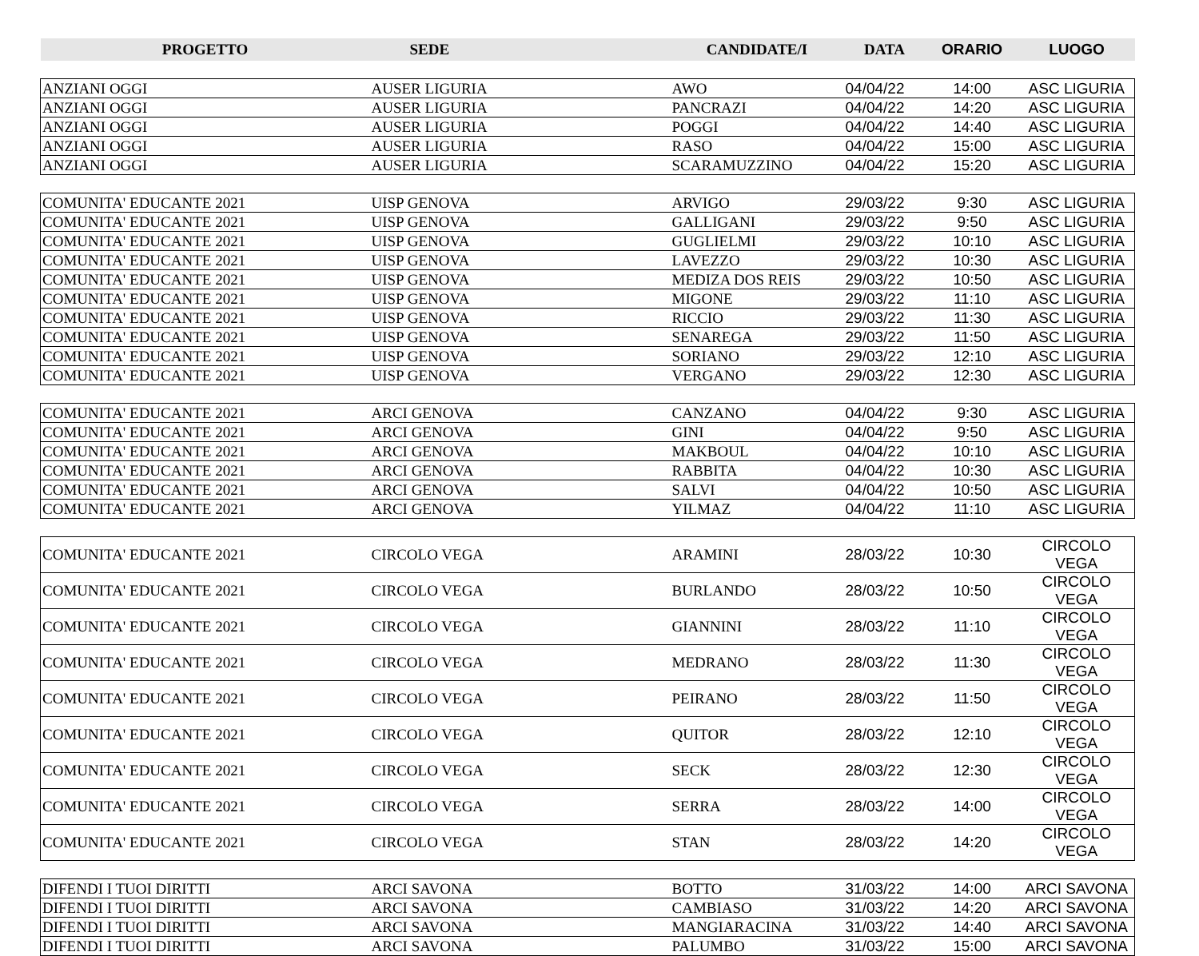| PROGETTO | SEDE | CANDIDATE/I | DATA | ORARIO | LUOGO |
| --- | --- | --- | --- | --- | --- |
| ANZIANI OGGI | AUSER LIGURIA | AWO | 04/04/22 | 14:00 | ASC LIGURIA |
| ANZIANI OGGI | AUSER LIGURIA | PANCRAZI | 04/04/22 | 14:20 | ASC LIGURIA |
| ANZIANI OGGI | AUSER LIGURIA | POGGI | 04/04/22 | 14:40 | ASC LIGURIA |
| ANZIANI OGGI | AUSER LIGURIA | RASO | 04/04/22 | 15:00 | ASC LIGURIA |
| ANZIANI OGGI | AUSER LIGURIA | SCARAMUZZINO | 04/04/22 | 15:20 | ASC LIGURIA |
| COMUNITA' EDUCANTE 2021 | UISP GENOVA | ARVIGO | 29/03/22 | 9:30 | ASC LIGURIA |
| COMUNITA' EDUCANTE 2021 | UISP GENOVA | GALLIGANI | 29/03/22 | 9:50 | ASC LIGURIA |
| COMUNITA' EDUCANTE 2021 | UISP GENOVA | GUGLIELMI | 29/03/22 | 10:10 | ASC LIGURIA |
| COMUNITA' EDUCANTE 2021 | UISP GENOVA | LAVEZZO | 29/03/22 | 10:30 | ASC LIGURIA |
| COMUNITA' EDUCANTE 2021 | UISP GENOVA | MEDIZA DOS REIS | 29/03/22 | 10:50 | ASC LIGURIA |
| COMUNITA' EDUCANTE 2021 | UISP GENOVA | MIGONE | 29/03/22 | 11:10 | ASC LIGURIA |
| COMUNITA' EDUCANTE 2021 | UISP GENOVA | RICCIO | 29/03/22 | 11:30 | ASC LIGURIA |
| COMUNITA' EDUCANTE 2021 | UISP GENOVA | SENAREGA | 29/03/22 | 11:50 | ASC LIGURIA |
| COMUNITA' EDUCANTE 2021 | UISP GENOVA | SORIANO | 29/03/22 | 12:10 | ASC LIGURIA |
| COMUNITA' EDUCANTE 2021 | UISP GENOVA | VERGANO | 29/03/22 | 12:30 | ASC LIGURIA |
| COMUNITA' EDUCANTE 2021 | ARCI GENOVA | CANZANO | 04/04/22 | 9:30 | ASC LIGURIA |
| COMUNITA' EDUCANTE 2021 | ARCI GENOVA | GINI | 04/04/22 | 9:50 | ASC LIGURIA |
| COMUNITA' EDUCANTE 2021 | ARCI GENOVA | MAKBOUL | 04/04/22 | 10:10 | ASC LIGURIA |
| COMUNITA' EDUCANTE 2021 | ARCI GENOVA | RABBITA | 04/04/22 | 10:30 | ASC LIGURIA |
| COMUNITA' EDUCANTE 2021 | ARCI GENOVA | SALVI | 04/04/22 | 10:50 | ASC LIGURIA |
| COMUNITA' EDUCANTE 2021 | ARCI GENOVA | YILMAZ | 04/04/22 | 11:10 | ASC LIGURIA |
| COMUNITA' EDUCANTE 2021 | CIRCOLO VEGA | ARAMINI | 28/03/22 | 10:30 | CIRCOLO VEGA |
| COMUNITA' EDUCANTE 2021 | CIRCOLO VEGA | BURLANDO | 28/03/22 | 10:50 | CIRCOLO VEGA |
| COMUNITA' EDUCANTE 2021 | CIRCOLO VEGA | GIANNINI | 28/03/22 | 11:10 | CIRCOLO VEGA |
| COMUNITA' EDUCANTE 2021 | CIRCOLO VEGA | MEDRANO | 28/03/22 | 11:30 | CIRCOLO VEGA |
| COMUNITA' EDUCANTE 2021 | CIRCOLO VEGA | PEIRANO | 28/03/22 | 11:50 | CIRCOLO VEGA |
| COMUNITA' EDUCANTE 2021 | CIRCOLO VEGA | QUITOR | 28/03/22 | 12:10 | CIRCOLO VEGA |
| COMUNITA' EDUCANTE 2021 | CIRCOLO VEGA | SECK | 28/03/22 | 12:30 | CIRCOLO VEGA |
| COMUNITA' EDUCANTE 2021 | CIRCOLO VEGA | SERRA | 28/03/22 | 14:00 | CIRCOLO VEGA |
| COMUNITA' EDUCANTE 2021 | CIRCOLO VEGA | STAN | 28/03/22 | 14:20 | CIRCOLO VEGA |
| DIFENDI I TUOI DIRITTI | ARCI SAVONA | BOTTO | 31/03/22 | 14:00 | ARCI SAVONA |
| DIFENDI I TUOI DIRITTI | ARCI SAVONA | CAMBIASO | 31/03/22 | 14:20 | ARCI SAVONA |
| DIFENDI I TUOI DIRITTI | ARCI SAVONA | MANGIARACINA | 31/03/22 | 14:40 | ARCI SAVONA |
| DIFENDI I TUOI DIRITTI | ARCI SAVONA | PALUMBO | 31/03/22 | 15:00 | ARCI SAVONA |